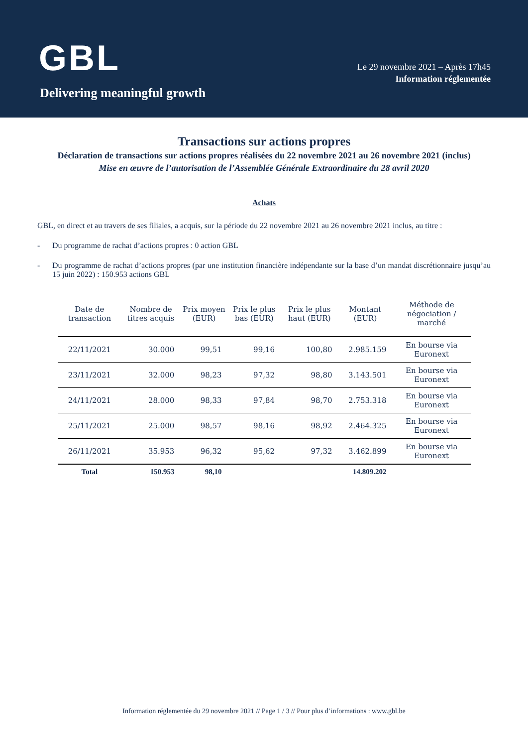GBL
Delivering meaningful growth
Le 29 novembre 2021 – Après 17h45
Information réglementée
Transactions sur actions propres
Déclaration de transactions sur actions propres réalisées du 22 novembre 2021 au 26 novembre 2021 (inclus)
Mise en œuvre de l’autorisation de l’Assemblée Générale Extraordinaire du 28 avril 2020
Achats
GBL, en direct et au travers de ses filiales, a acquis, sur la période du 22 novembre 2021 au 26 novembre 2021 inclus, au titre :
- Du programme de rachat d’actions propres : 0 action GBL
- Du programme de rachat d’actions propres (par une institution financière indépendante sur la base d’un mandat discrétionnaire jusqu’au 15 juin 2022) : 150.953 actions GBL
| Date de transaction | Nombre de titres acquis | Prix moyen (EUR) | Prix le plus bas (EUR) | Prix le plus haut (EUR) | Montant (EUR) | Méthode de négociation / marché |
| --- | --- | --- | --- | --- | --- | --- |
| 22/11/2021 | 30.000 | 99,51 | 99,16 | 100,80 | 2.985.159 | En bourse via Euronext |
| 23/11/2021 | 32.000 | 98,23 | 97,32 | 98,80 | 3.143.501 | En bourse via Euronext |
| 24/11/2021 | 28.000 | 98,33 | 97,84 | 98,70 | 2.753.318 | En bourse via Euronext |
| 25/11/2021 | 25.000 | 98,57 | 98,16 | 98,92 | 2.464.325 | En bourse via Euronext |
| 26/11/2021 | 35.953 | 96,32 | 95,62 | 97,32 | 3.462.899 | En bourse via Euronext |
| Total | 150.953 | 98,10 | | | 14.809.202 | |
Information réglementée du 29 novembre 2021 // Page 1 / 3 // Pour plus d’informations : www.gbl.be